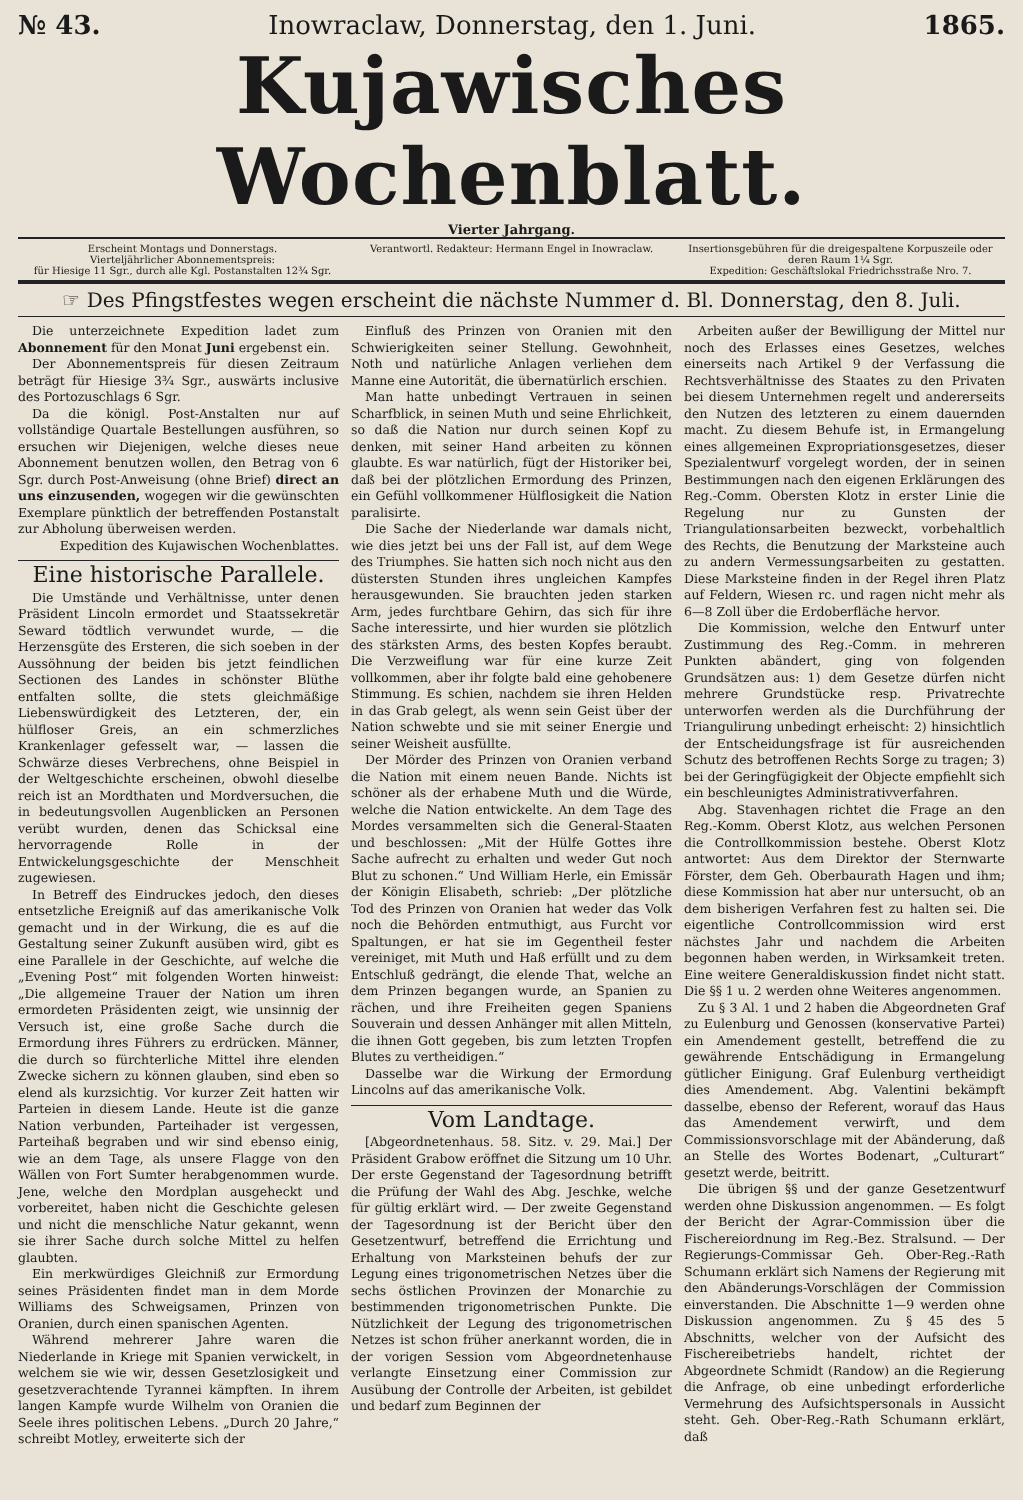№ 43. Inowraclaw, Donnerstag, den 1. Juni. 1865.
Kujawisches Wochenblatt.
Vierter Jahrgang.
Erscheint Montags und Donnerstags.
Vierteljährlicher Abonnementspreis:
für Hiesige 11 Sgr., durch alle Kgl. Postanstalten 12¾ Sgr.
Verantwortl. Redakteur: Hermann Engel in Inowraclaw.
Insertionsgebühren für die dreigespaltene Korpuszeile oder deren Raum 1¼ Sgr.
Expedition: Geschäftslokal Friedrichsstraße Nro. 7.
☞ Des Pfingstfestes wegen erscheint die nächste Nummer d. Bl. Donnerstag, den 8. Juli.
Die unterzeichnete Expedition ladet zum Abonnement für den Monat Juni ergebenst ein.
Der Abonnementspreis für diesen Zeitraum beträgt für Hiesige 3¾ Sgr., auswärts inclusive des Portozuschlags 6 Sgr.
Da die königl. Post-Anstalten nur auf vollständige Quartale Bestellungen ausführen, so ersuchen wir Diejenigen, welche dieses neue Abonnement benutzen wollen, den Betrag von 6 Sgr. durch Post-Anweisung (ohne Brief) direct an uns einzusenden, wogegen wir die gewünschten Exemplare pünktlich der betreffenden Postanstalt zur Abholung überweisen werden.
Expedition des Kujawischen Wochenblattes.
Eine historische Parallele.
Die Umstände und Verhältnisse, unter denen Präsident Lincoln ermordet und Staatssekretär Seward tödtlich verwundet wurde, — die Herzensgüte des Ersteren, die sich soeben in der Aussöhnung der beiden bis jetzt feindlichen Sectionen des Landes in schönster Blüthe entfalten sollte, die stets gleichmäßige Liebenswürdigkeit des Letzteren, der, ein hülfloser Greis, an ein schmerzliches Krankenlager gefesselt war, — lassen die Schwärze dieses Verbrechens, ohne Beispiel in der Weltgeschichte erscheinen, obwohl dieselbe reich ist an Mordthaten und Mordversuchen, die in bedeutungsvollen Augenblicken an Personen verübt wurden, denen das Schicksal eine hervorragende Rolle in der Entwickelungsgeschichte der Menschheit zugewiesen.
In Betreff des Eindruckes jedoch, den dieses entsetzliche Ereigniß auf das amerikanische Volk gemacht und in der Wirkung, die es auf die Gestaltung seiner Zukunft ausüben wird, gibt es eine Parallele in der Geschichte, auf welche die „Evening Post“ mit folgenden Worten hinweist: „Die allgemeine Trauer der Nation um ihren ermordeten Präsidenten zeigt, wie unsinnig der Versuch ist, eine große Sache durch die Ermordung ihres Führers zu erdrücken. Männer, die durch so fürchterliche Mittel ihre elenden Zwecke sichern zu können glauben, sind eben so elend als kurzsichtig. Vor kurzer Zeit hatten wir Parteien in diesem Lande. Heute ist die ganze Nation verbunden, Parteihader ist vergessen, Parteihaß begraben und wir sind ebenso einig, wie an dem Tage, als unsere Flagge von den Wällen von Fort Sumter herabgenommen wurde. Jene, welche den Mordplan ausgeheckt und vorbereitet, haben nicht die Geschichte gelesen und nicht die menschliche Natur gekannt, wenn sie ihrer Sache durch solche Mittel zu helfen glaubten.
Ein merkwürdiges Gleichniß zur Ermordung seines Präsidenten findet man in dem Morde Williams des Schweigsamen, Prinzen von Oranien, durch einen spanischen Agenten.
Während mehrerer Jahre waren die Niederlande in Kriege mit Spanien verwickelt, in welchem sie wie wir, dessen Gesetzlosigkeit und gesetzverachtende Tyrannei kämpften. In ihrem langen Kampfe wurde Wilhelm von Oranien die Seele ihres politischen Lebens. „Durch 20 Jahre,“ schreibt Motley, erweiterte sich der
Einfluß des Prinzen von Oranien mit den Schwierigkeiten seiner Stellung. Gewohnheit, Noth und natürliche Anlagen verliehen dem Manne eine Autorität, die übernatürlich erschien.
Man hatte unbedingt Vertrauen in seinen Scharfblick, in seinen Muth und seine Ehrlichkeit, so daß die Nation nur durch seinen Kopf zu denken, mit seiner Hand arbeiten zu können glaubte. Es war natürlich, fügt der Historiker bei, daß bei der plötzlichen Ermordung des Prinzen, ein Gefühl vollkommener Hülflosigkeit die Nation paralisirte.
Die Sache der Niederlande war damals nicht, wie dies jetzt bei uns der Fall ist, auf dem Wege des Triumphes. Sie hatten sich noch nicht aus den düstersten Stunden ihres ungleichen Kampfes herausgewunden. Sie brauchten jeden starken Arm, jedes furchtbare Gehirn, das sich für ihre Sache interessirte, und hier wurden sie plötzlich des stärksten Arms, des besten Kopfes beraubt. Die Verzweiflung war für eine kurze Zeit vollkommen, aber ihr folgte bald eine gehobenere Stimmung. Es schien, nachdem sie ihren Helden in das Grab gelegt, als wenn sein Geist über der Nation schwebte und sie mit seiner Energie und seiner Weisheit ausfüllte.
Der Mörder des Prinzen von Oranien verband die Nation mit einem neuen Bande. Nichts ist schöner als der erhabene Muth und die Würde, welche die Nation entwickelte. An dem Tage des Mordes versammelten sich die General-Staaten und beschlossen: „Mit der Hülfe Gottes ihre Sache aufrecht zu erhalten und weder Gut noch Blut zu schonen.“ Und William Herle, ein Emissär der Königin Elisabeth, schrieb: „Der plötzliche Tod des Prinzen von Oranien hat weder das Volk noch die Behörden entmuthigt, aus Furcht vor Spaltungen, er hat sie im Gegentheil fester vereiniget, mit Muth und Haß erfüllt und zu dem Entschluß gedrängt, die elende That, welche an dem Prinzen begangen wurde, an Spanien zu rächen, und ihre Freiheiten gegen Spaniens Souverain und dessen Anhänger mit allen Mitteln, die ihnen Gott gegeben, bis zum letzten Tropfen Blutes zu vertheidigen.“
Dasselbe war die Wirkung der Ermordung Lincolns auf das amerikanische Volk.
Vom Landtage.
[Abgeordnetenhaus. 58. Sitz. v. 29. Mai.] Der Präsident Grabow eröffnet die Sitzung um 10 Uhr. Der erste Gegenstand der Tagesordnung betrifft die Prüfung der Wahl des Abg. Jeschke, welche für gültig erklärt wird. — Der zweite Gegenstand der Tagesordnung ist der Bericht über den Gesetzentwurf, betreffend die Errichtung und Erhaltung von Marksteinen behufs der zur Legung eines trigonometrischen Netzes über die sechs östlichen Provinzen der Monarchie zu bestimmenden trigonometrischen Punkte. Die Nützlichkeit der Legung des trigonometrischen Netzes ist schon früher anerkannt worden, die in der vorigen Session vom Abgeordnetenhause verlangte Einsetzung einer Commission zur Ausübung der Controlle der Arbeiten, ist gebildet und bedarf zum Beginnen der
Arbeiten außer der Bewilligung der Mittel nur noch des Erlasses eines Gesetzes, welches einerseits nach Artikel 9 der Verfassung die Rechtsverhältnisse des Staates zu den Privaten bei diesem Unternehmen regelt und andererseits den Nutzen des letzteren zu einem dauernden macht. Zu diesem Behufe ist, in Ermangelung eines allgemeinen Expropriationsgesetzes, dieser Spezialentwurf vorgelegt worden, der in seinen Bestimmungen nach den eigenen Erklärungen des Reg.-Comm. Obersten Klotz in erster Linie die Regelung nur zu Gunsten der Triangulationsarbeiten bezweckt, vorbehaltlich des Rechts, die Benutzung der Marksteine auch zu andern Vermessungsarbeiten zu gestatten. Diese Marksteine finden in der Regel ihren Platz auf Feldern, Wiesen rc. und ragen nicht mehr als 6—8 Zoll über die Erdoberfläche hervor.
Die Kommission, welche den Entwurf unter Zustimmung des Reg.-Comm. in mehreren Punkten abändert, ging von folgenden Grundsätzen aus: 1) dem Gesetze dürfen nicht mehrere Grundstücke resp. Privatrechte unterworfen werden als die Durchführung der Triangulirung unbedingt erheischt: 2) hinsichtlich der Entscheidungsfrage ist für ausreichenden Schutz des betroffenen Rechts Sorge zu tragen; 3) bei der Geringfügigkeit der Objecte empfiehlt sich ein beschleunigtes Administrativverfahren.
Abg. Stavenhagen richtet die Frage an den Reg.-Komm. Oberst Klotz, aus welchen Personen die Controllkommission bestehe. Oberst Klotz antwortet: Aus dem Direktor der Sternwarte Förster, dem Geh. Oberbaurath Hagen und ihm; diese Kommission hat aber nur untersucht, ob an dem bisherigen Verfahren fest zu halten sei. Die eigentliche Controllcommission wird erst nächstes Jahr und nachdem die Arbeiten begonnen haben werden, in Wirksamkeit treten. Eine weitere Generaldiskussion findet nicht statt. Die §§ 1 u. 2 werden ohne Weiteres angenommen.
Zu § 3 Al. 1 und 2 haben die Abgeordneten Graf zu Eulenburg und Genossen (konservative Partei) ein Amendement gestellt, betreffend die zu gewährende Entschädigung in Ermangelung gütlicher Einigung. Graf Eulenburg vertheidigt dies Amendement. Abg. Valentini bekämpft dasselbe, ebenso der Referent, worauf das Haus das Amendement verwirft, und dem Commissionsvorschlage mit der Abänderung, daß an Stelle des Wortes Bodenart, „Culturart“ gesetzt werde, beitritt.
Die übrigen §§ und der ganze Gesetzentwurf werden ohne Diskussion angenommen. — Es folgt der Bericht der Agrar-Commission über die Fischereiordnung im Reg.-Bez. Stralsund. — Der Regierungs-Commissar Geh. Ober-Reg.-Rath Schumann erklärt sich Namens der Regierung mit den Abänderungs-Vorschlägen der Commission einverstanden. Die Abschnitte 1—9 werden ohne Diskussion angenommen. Zu § 45 des 5 Abschnitts, welcher von der Aufsicht des Fischereibetriebs handelt, richtet der Abgeordnete Schmidt (Randow) an die Regierung die Anfrage, ob eine unbedingt erforderliche Vermehrung des Aufsichtspersonals in Aussicht steht. Geh. Ober-Reg.-Rath Schumann erklärt, daß